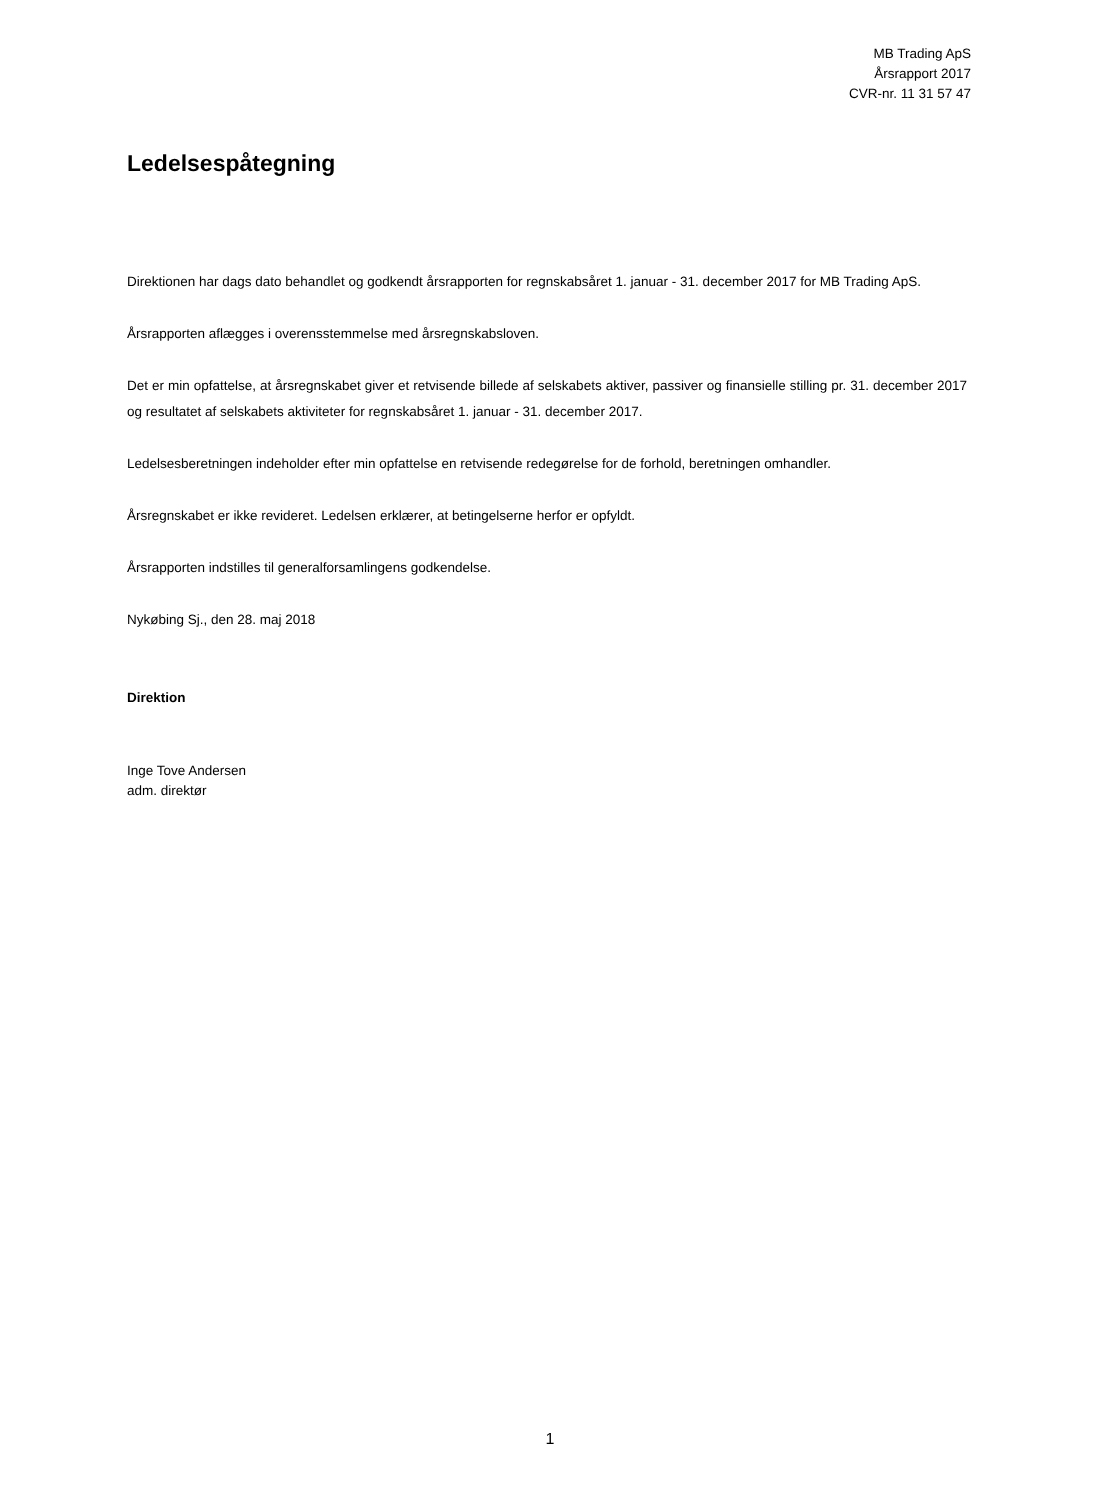MB Trading ApS
Årsrapport 2017
CVR-nr. 11 31 57 47
Ledelsespåtegning
Direktionen har dags dato behandlet og godkendt årsrapporten for regnskabsåret 1. januar - 31. december 2017 for MB Trading ApS.
Årsrapporten aflægges i overensstemmelse med årsregnskabsloven.
Det er min opfattelse, at årsregnskabet giver et retvisende billede af selskabets aktiver, passiver og finansielle stilling pr. 31. december 2017 og resultatet af selskabets aktiviteter for regnskabsåret 1. januar - 31. december 2017.
Ledelsesberetningen indeholder efter min opfattelse en retvisende redegørelse for de forhold, beretningen omhandler.
Årsregnskabet er ikke revideret. Ledelsen erklærer, at betingelserne herfor er opfyldt.
Årsrapporten indstilles til generalforsamlingens godkendelse.
Nykøbing Sj., den 28. maj 2018
Direktion
Inge Tove Andersen
adm. direktør
1